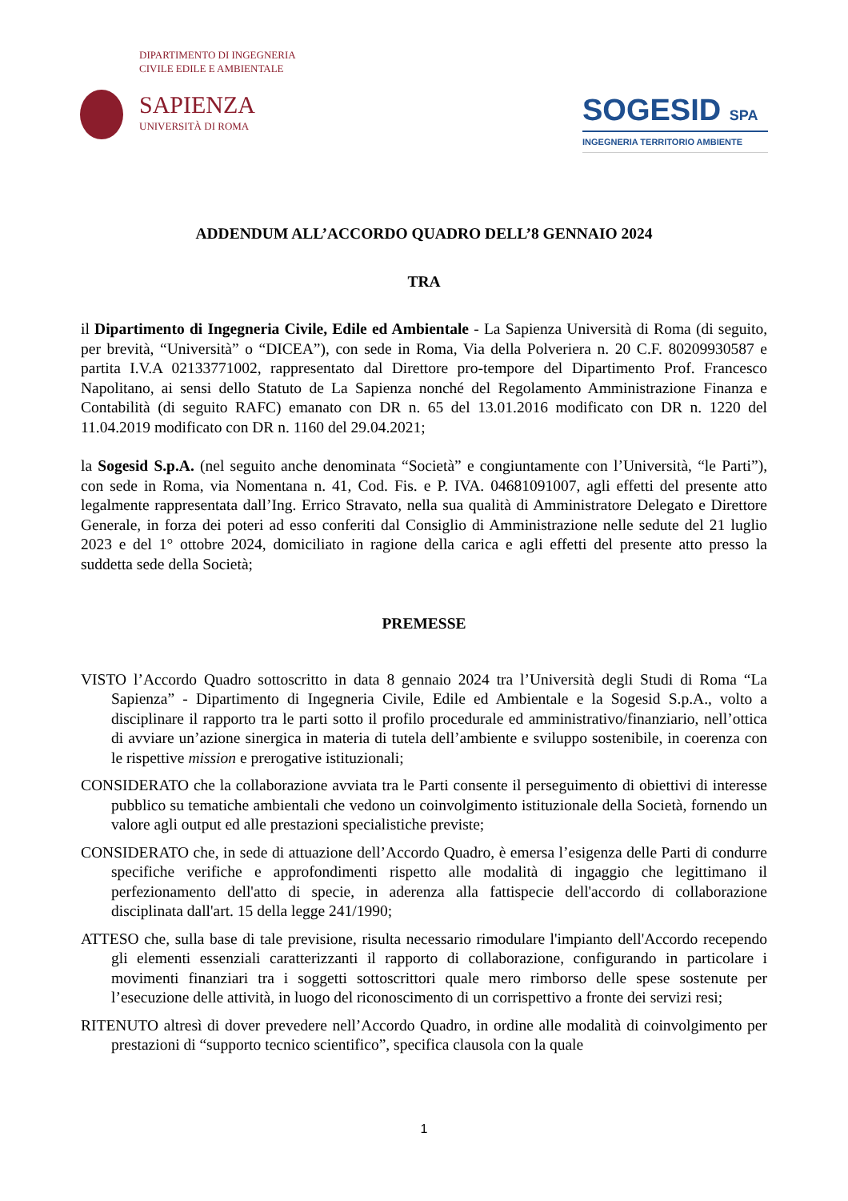DIPARTIMENTO DI INGEGNERIA
CIVILE EDILE E AMBIENTALE
SAPIENZA
UNIVERSITÀ DI ROMA
SOGESID SPA
INGEGNERIA TERRITORIO AMBIENTE
ADDENDUM ALL’ACCORDO QUADRO DELL’8 GENNAIO 2024
TRA
il Dipartimento di Ingegneria Civile, Edile ed Ambientale - La Sapienza Università di Roma (di seguito, per brevità, “Università” o “DICEA”), con sede in Roma, Via della Polveriera n. 20 C.F. 80209930587 e partita I.V.A 02133771002, rappresentato dal Direttore pro-tempore del Dipartimento Prof. Francesco Napolitano, ai sensi dello Statuto de La Sapienza nonché del Regolamento Amministrazione Finanza e Contabilità (di seguito RAFC) emanato con DR n. 65 del 13.01.2016 modificato con DR n. 1220 del 11.04.2019 modificato con DR n. 1160 del 29.04.2021;
la Sogesid S.p.A. (nel seguito anche denominata “Società” e congiuntamente con l’Università, “le Parti”), con sede in Roma, via Nomentana n. 41, Cod. Fis. e P. IVA. 04681091007, agli effetti del presente atto legalmente rappresentata dall’Ing. Errico Stravato, nella sua qualità di Amministratore Delegato e Direttore Generale, in forza dei poteri ad esso conferiti dal Consiglio di Amministrazione nelle sedute del 21 luglio 2023 e del 1° ottobre 2024, domiciliato in ragione della carica e agli effetti del presente atto presso la suddetta sede della Società;
PREMESSE
VISTO l’Accordo Quadro sottoscritto in data 8 gennaio 2024 tra l’Università degli Studi di Roma “La Sapienza” - Dipartimento di Ingegneria Civile, Edile ed Ambientale e la Sogesid S.p.A., volto a disciplinare il rapporto tra le parti sotto il profilo procedurale ed amministrativo/finanziario, nell’ottica di avviare un’azione sinergica in materia di tutela dell’ambiente e sviluppo sostenibile, in coerenza con le rispettive mission e prerogative istituzionali;
CONSIDERATO che la collaborazione avviata tra le Parti consente il perseguimento di obiettivi di interesse pubblico su tematiche ambientali che vedono un coinvolgimento istituzionale della Società, fornendo un valore agli output ed alle prestazioni specialistiche previste;
CONSIDERATO che, in sede di attuazione dell’Accordo Quadro, è emersa l’esigenza delle Parti di condurre specifiche verifiche e approfondimenti rispetto alle modalità di ingaggio che legittimano il perfezionamento dell'atto di specie, in aderenza alla fattispecie dell'accordo di collaborazione disciplinata dall'art. 15 della legge 241/1990;
ATTESO che, sulla base di tale previsione, risulta necessario rimodulare l'impianto dell'Accordo recependo gli elementi essenziali caratterizzanti il rapporto di collaborazione, configurando in particolare i movimenti finanziari tra i soggetti sottoscrittori quale mero rimborso delle spese sostenute per l’esecuzione delle attività, in luogo del riconoscimento di un corrispettivo a fronte dei servizi resi;
RITENUTO altresì di dover prevedere nell’Accordo Quadro, in ordine alle modalità di coinvolgimento per prestazioni di “supporto tecnico scientifico”, specifica clausola con la quale
1